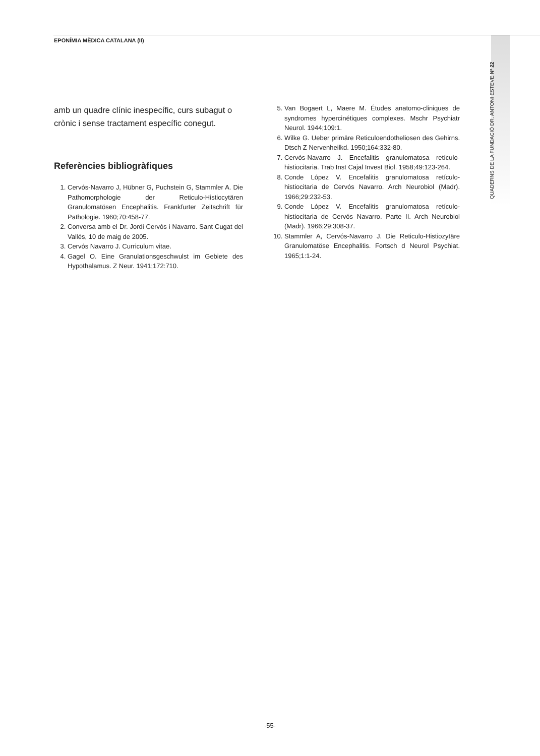EPONÍMIA MÈDICA CATALANA (II)
QUADERNS DE LA FUNDACIÓ DR. ANTONI ESTEVE Nº 22
amb un quadre clínic inespecífic, curs subagut o crònic i sense tractament específic conegut.
Referències bibliogràfiques
1. Cervós-Navarro J, Hübner G, Puchstein G, Stammler A. Die Pathomorphologie der Reticulo-Histiocytären Granulomatösen Encephalitis. Frankfurter Zeitschrift für Pathologie. 1960;70:458-77.
2. Conversa amb el Dr. Jordi Cervós i Navarro. Sant Cugat del Vallés, 10 de maig de 2005.
3. Cervós Navarro J. Curriculum vitae.
4. Gagel O. Eine Granulationsgeschwulst im Gebiete des Hypothalamus. Z Neur. 1941;172:710.
5. Van Bogaert L, Maere M. Études anatomo-cliniques de syndromes hypercinétiques complexes. Mschr Psychiatr Neurol. 1944;109:1.
6. Wilke G. Ueber primäre Reticuloendotheliosen des Gehirns. Dtsch Z Nervenheilkd. 1950;164:332-80.
7. Cervós-Navarro J. Encefalitis granulomatosa retículo-histiocitaria. Trab Inst Cajal Invest Biol. 1958;49:123-264.
8. Conde López V. Encefalitis granulomatosa retículo-histiocitaria de Cervós Navarro. Arch Neurobiol (Madr). 1966;29:232-53.
9. Conde López V. Encefalitis granulomatosa retículo-histiocitaria de Cervós Navarro. Parte II. Arch Neurobiol (Madr). 1966;29:308-37.
10. Stammler A, Cervós-Navarro J. Die Reticulo-Histiozytäre Granulomatöse Encephalitis. Fortsch d Neurol Psychiat. 1965;1:1-24.
-55-